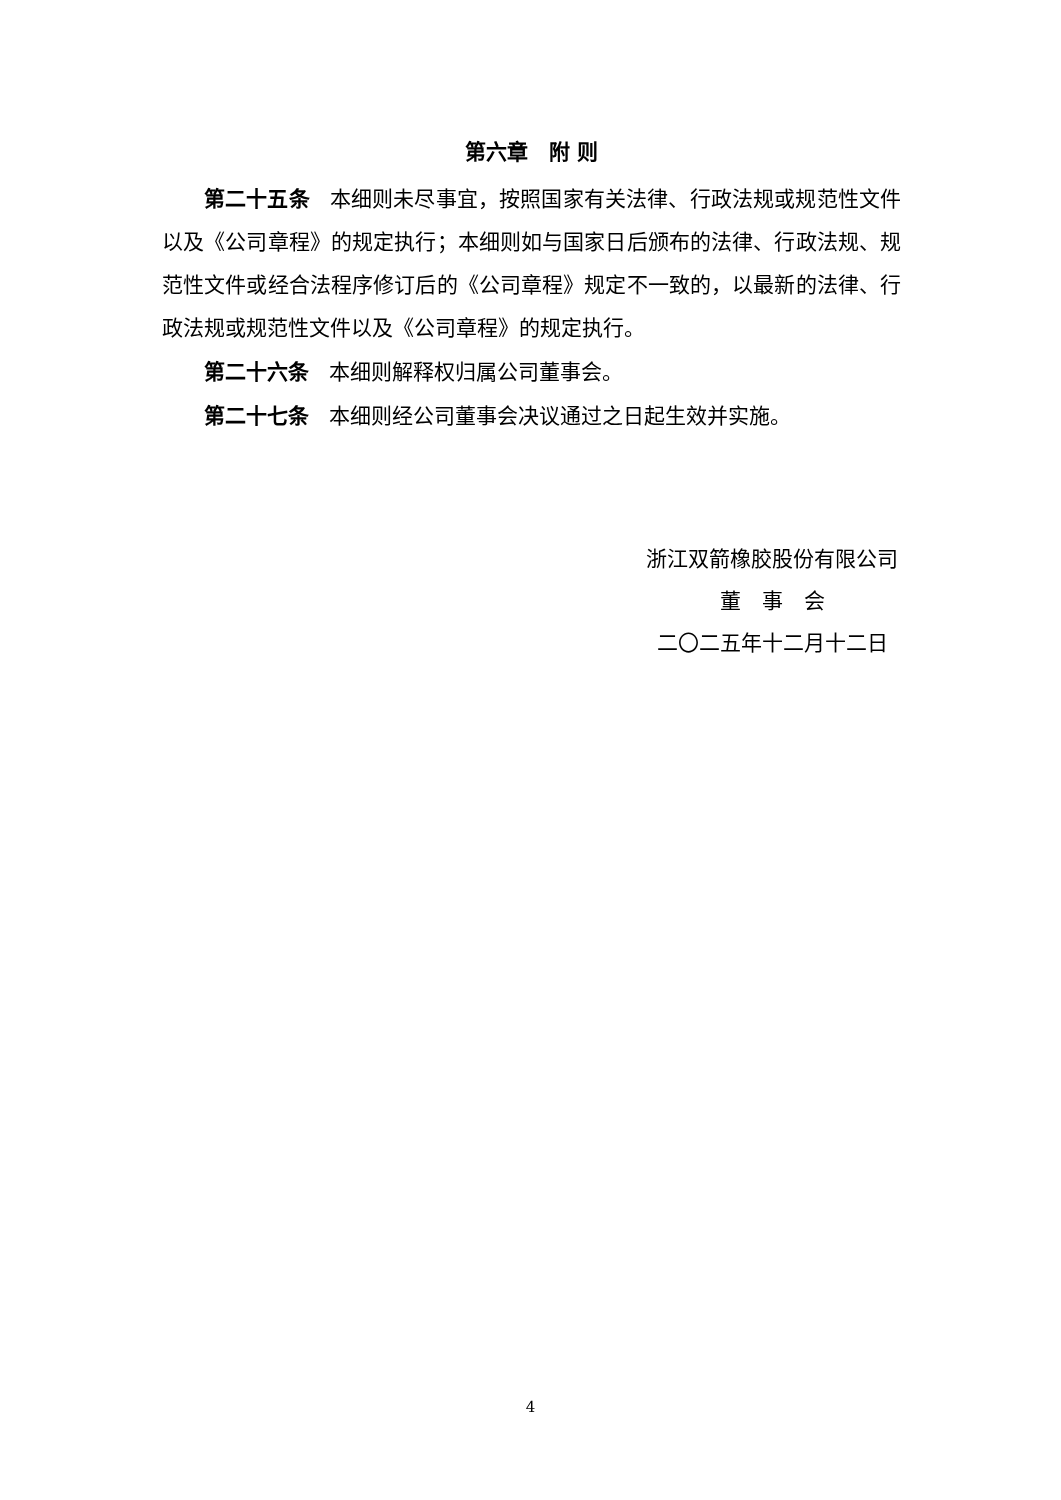第六章　附 则
第二十五条 本细则未尽事宜，按照国家有关法律、行政法规或规范性文件以及《公司章程》的规定执行；本细则如与国家日后颁布的法律、行政法规、规范性文件或经合法程序修订后的《公司章程》规定不一致的，以最新的法律、行政法规或规范性文件以及《公司章程》的规定执行。
第二十六条 本细则解释权归属公司董事会。
第二十七条 本细则经公司董事会决议通过之日起生效并实施。
浙江双箭橡胶股份有限公司
董　事　会
二〇二五年十二月十二日
4